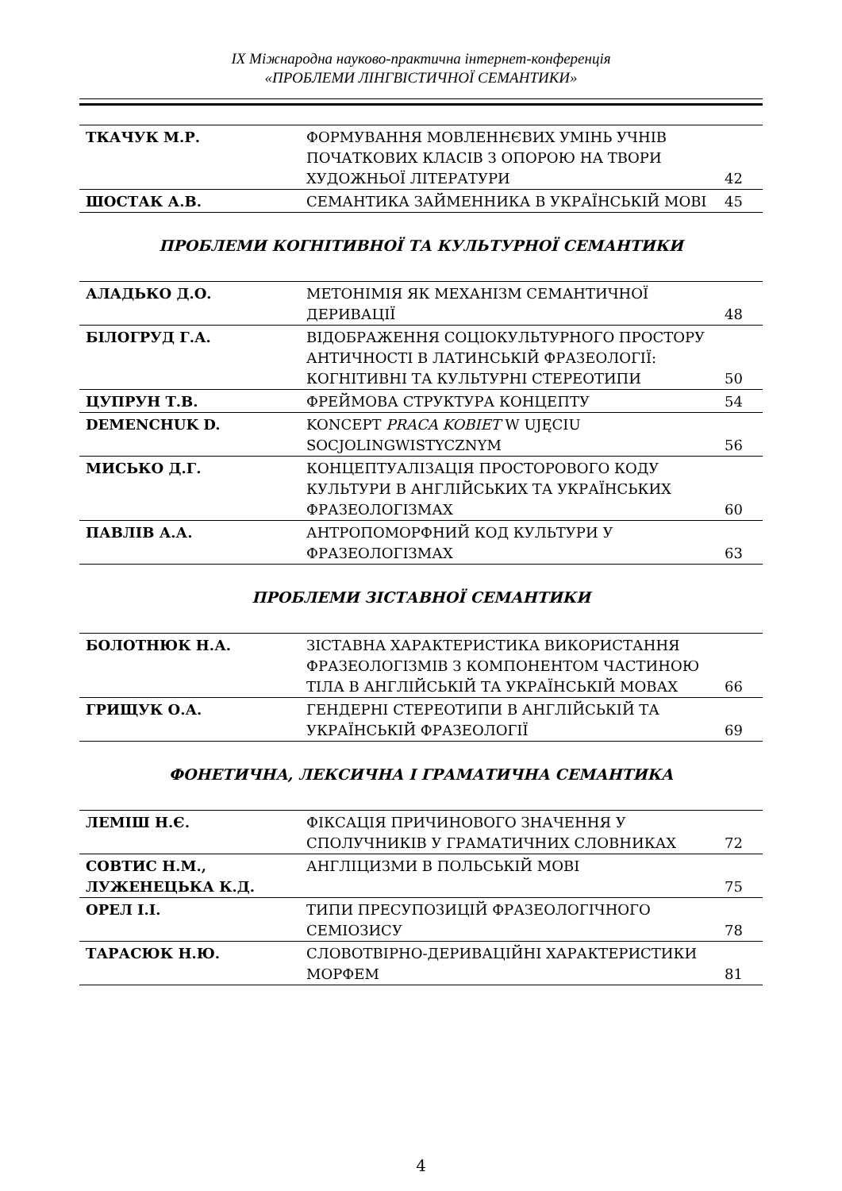ІХ Міжнародна науково-практична інтернет-конференція
«ПРОБЛЕМИ ЛІНГВІСТИЧНОЇ СЕМАНТИКИ»
| ТКАЧУК М.Р. | ФОРМУВАННЯ МОВЛЕННЄВИХ УМІНЬ УЧНІВ ПОЧАТКОВИХ КЛАСІВ З ОПОРОЮ НА ТВОРИ ХУДОЖНЬОЇ ЛІТЕРАТУРИ | 42 |
| ШОСТАК А.В. | СЕМАНТИКА ЗАЙМЕННИКА В УКРАЇНСЬКІЙ МОВІ | 45 |
ПРОБЛЕМИ КОГНІТИВНОЇ ТА КУЛЬТУРНОЇ СЕМАНТИКИ
| АЛАДЬКО Д.О. | МЕТОНІМІЯ ЯК МЕХАНІЗМ СЕМАНТИЧНОЇ ДЕРИВАЦІЇ | 48 |
| БІЛОГРУД Г.А. | ВІДОБРАЖЕННЯ СОЦІОКУЛЬТУРНОГО ПРОСТОРУ АНТИЧНОСТІ В ЛАТИНСЬКІЙ ФРАЗЕОЛОГІЇ: КОГНІТИВНІ ТА КУЛЬТУРНІ СТЕРЕОТИПИ | 50 |
| ЦУПРУН Т.В. | ФРЕЙМОВА СТРУКТУРА КОНЦЕПТУ | 54 |
| DEMENCHUK D. | KONCEPT PRACA KOBIET W UJĘCIU SOCJOLINGWISTYCZNYM | 56 |
| МИСЬКО Д.Г. | КОНЦЕПТУАЛІЗАЦІЯ ПРОСТОРОВОГО КОДУ КУЛЬТУРИ В АНГЛІЙСЬКИХ ТА УКРАЇНСЬКИХ ФРАЗЕОЛОГІЗМАХ | 60 |
| ПАВЛІВ А.А. | АНТРОПОМОРФНИЙ КОД КУЛЬТУРИ У ФРАЗЕОЛОГІЗМАХ | 63 |
ПРОБЛЕМИ ЗІСТАВНОЇ СЕМАНТИКИ
| БОЛОТНЮК Н.А. | ЗІСТАВНА ХАРАКТЕРИСТИКА ВИКОРИСТАННЯ ФРАЗЕОЛОГІЗМІВ З КОМПОНЕНТОМ ЧАСТИНОЮ ТІЛА В АНГЛІЙСЬКІЙ ТА УКРАЇНСЬКІЙ МОВАХ | 66 |
| ГРИЩУК О.А. | ГЕНДЕРНІ СТЕРЕОТИПИ В АНГЛІЙСЬКІЙ ТА УКРАЇНСЬКІЙ ФРАЗЕОЛОГІЇ | 69 |
ФОНЕТИЧНА, ЛЕКСИЧНА І ГРАМАТИЧНА СЕМАНТИКА
| ЛЕМІШ Н.Є. | ФІКСАЦІЯ ПРИЧИНОВОГО ЗНАЧЕННЯ У СПОЛУЧНИКІВ У ГРАМАТИЧНИХ СЛОВНИКАХ | 72 |
| СОВТИС Н.М., ЛУЖЕНЕЦЬКА К.Д. | АНГЛІЦИЗМИ В ПОЛЬСЬКІЙ МОВІ | 75 |
| ОРЕЛ І.І. | ТИПИ ПРЕСУПОЗИЦІЙ ФРАЗЕОЛОГІЧНОГО СЕМІОЗИСУ | 78 |
| ТАРАСЮК Н.Ю. | СЛОВОТВІРНО-ДЕРИВАЦІЙНІ ХАРАКТЕРИСТИКИ МОРФЕМ | 81 |
4